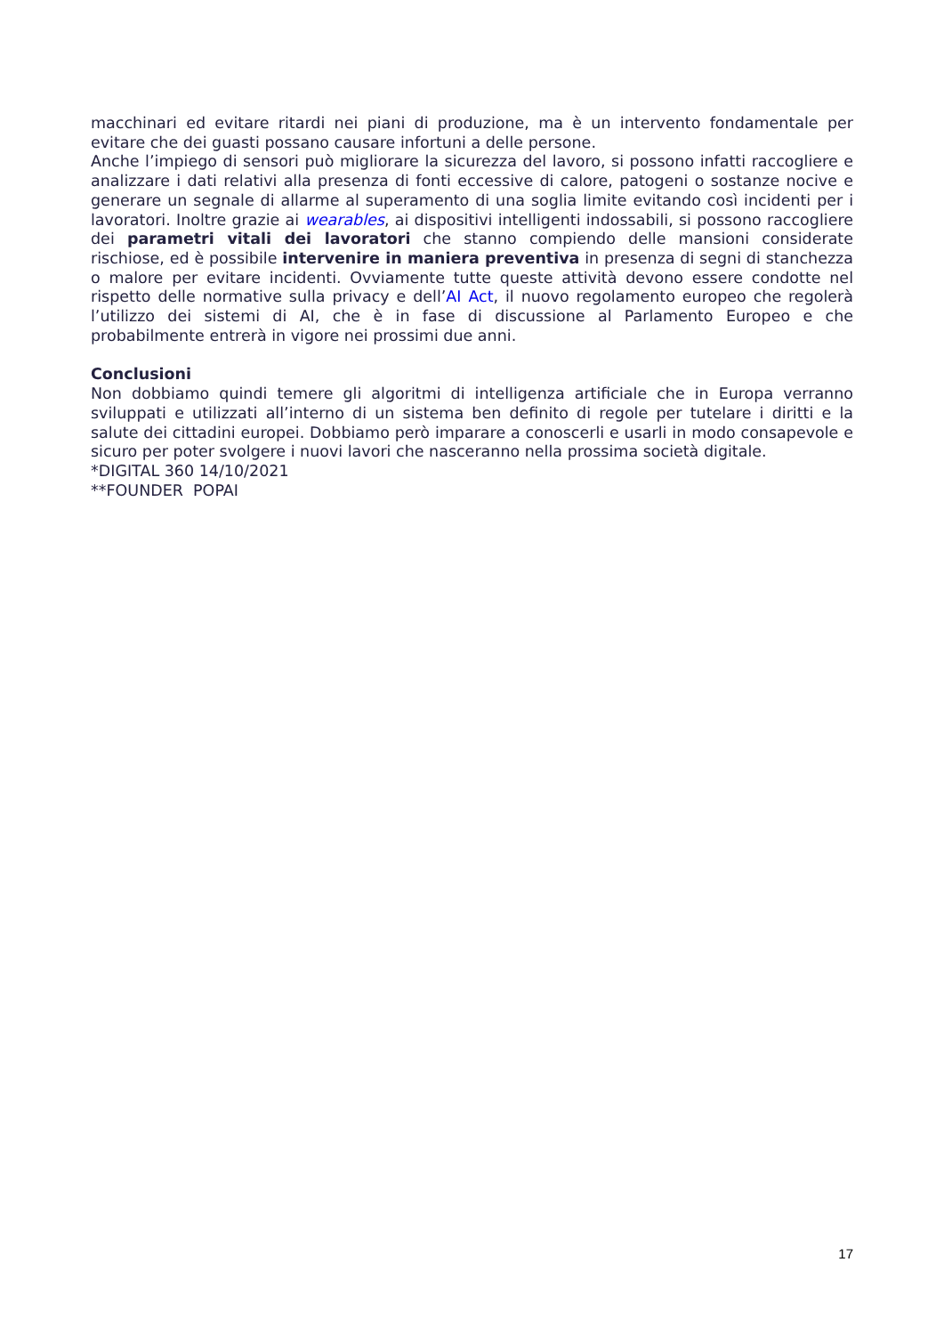macchinari ed evitare ritardi nei piani di produzione, ma è un intervento fondamentale per evitare che dei guasti possano causare infortuni a delle persone.
Anche l’impiego di sensori può migliorare la sicurezza del lavoro, si possono infatti raccogliere e analizzare i dati relativi alla presenza di fonti eccessive di calore, patogeni o sostanze nocive e generare un segnale di allarme al superamento di una soglia limite evitando così incidenti per i lavoratori. Inoltre grazie ai wearables, ai dispositivi intelligenti indossabili, si possono raccogliere dei parametri vitali dei lavoratori che stanno compiendo delle mansioni considerate rischiose, ed è possibile intervenire in maniera preventiva in presenza di segni di stanchezza o malore per evitare incidenti. Ovviamente tutte queste attività devono essere condotte nel rispetto delle normative sulla privacy e dell’AI Act, il nuovo regolamento europeo che regolerà l’utilizzo dei sistemi di AI, che è in fase di discussione al Parlamento Europeo e che probabilmente entrerà in vigore nei prossimi due anni.
Conclusioni
Non dobbiamo quindi temere gli algoritmi di intelligenza artificiale che in Europa verranno sviluppati e utilizzati all’interno di un sistema ben definito di regole per tutelare i diritti e la salute dei cittadini europei. Dobbiamo però imparare a conoscerli e usarli in modo consapevole e sicuro per poter svolgere i nuovi lavori che nasceranno nella prossima società digitale.
*DIGITAL 360 14/10/2021
**FOUNDER POPAI
17